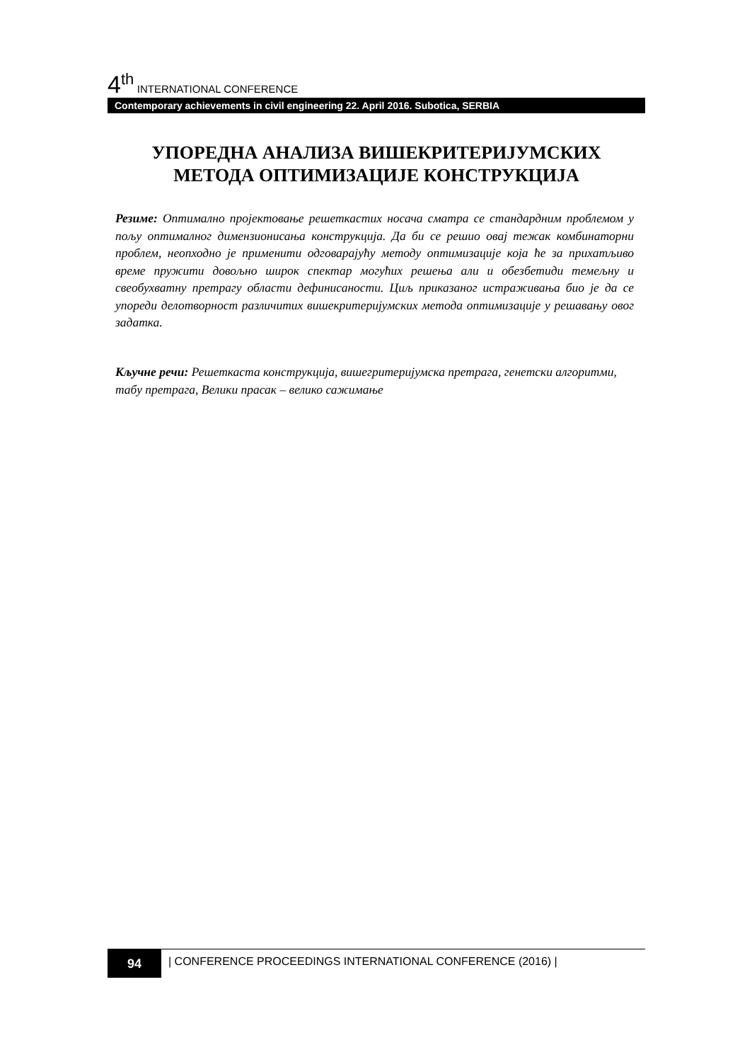4<sup>th</sup> INTERNATIONAL CONFERENCE
Contemporary achievements in civil engineering 22. April 2016. Subotica, SERBIA
УПОРЕДНА АНАЛИЗА ВИШЕКРИТЕРИЈУМСКИХ
МЕТОДА ОПТИМИЗАЦИЈЕ КОНСТРУКЦИЈА
Резиме: Оптимално пројектовање решеткастих носача сматра се стандардним проблемом у пољу оптималног димензионисања конструкција. Да би се решио овај тежак комбинаторни проблем, неопходно је применити одговарајућу методу оптимизације која ће за прихатљиво време пружити довољно широк спектар могућих решења али и обезбетиди темељну и свеобухватну претрагу области дефинисаности. Циљ приказаног истраживања био је да се упореди делотворност различитих вишекритеријумских метода оптимизације у решавању овог задатка.
Кључне речи: Решеткаста конструкција, вишегритеријумска претрага, генетски алгоритми, табу претрага, Велики прасак – велико сажимање
94
| CONFERENCE PROCEEDINGS INTERNATIONAL CONFERENCE (2016) |